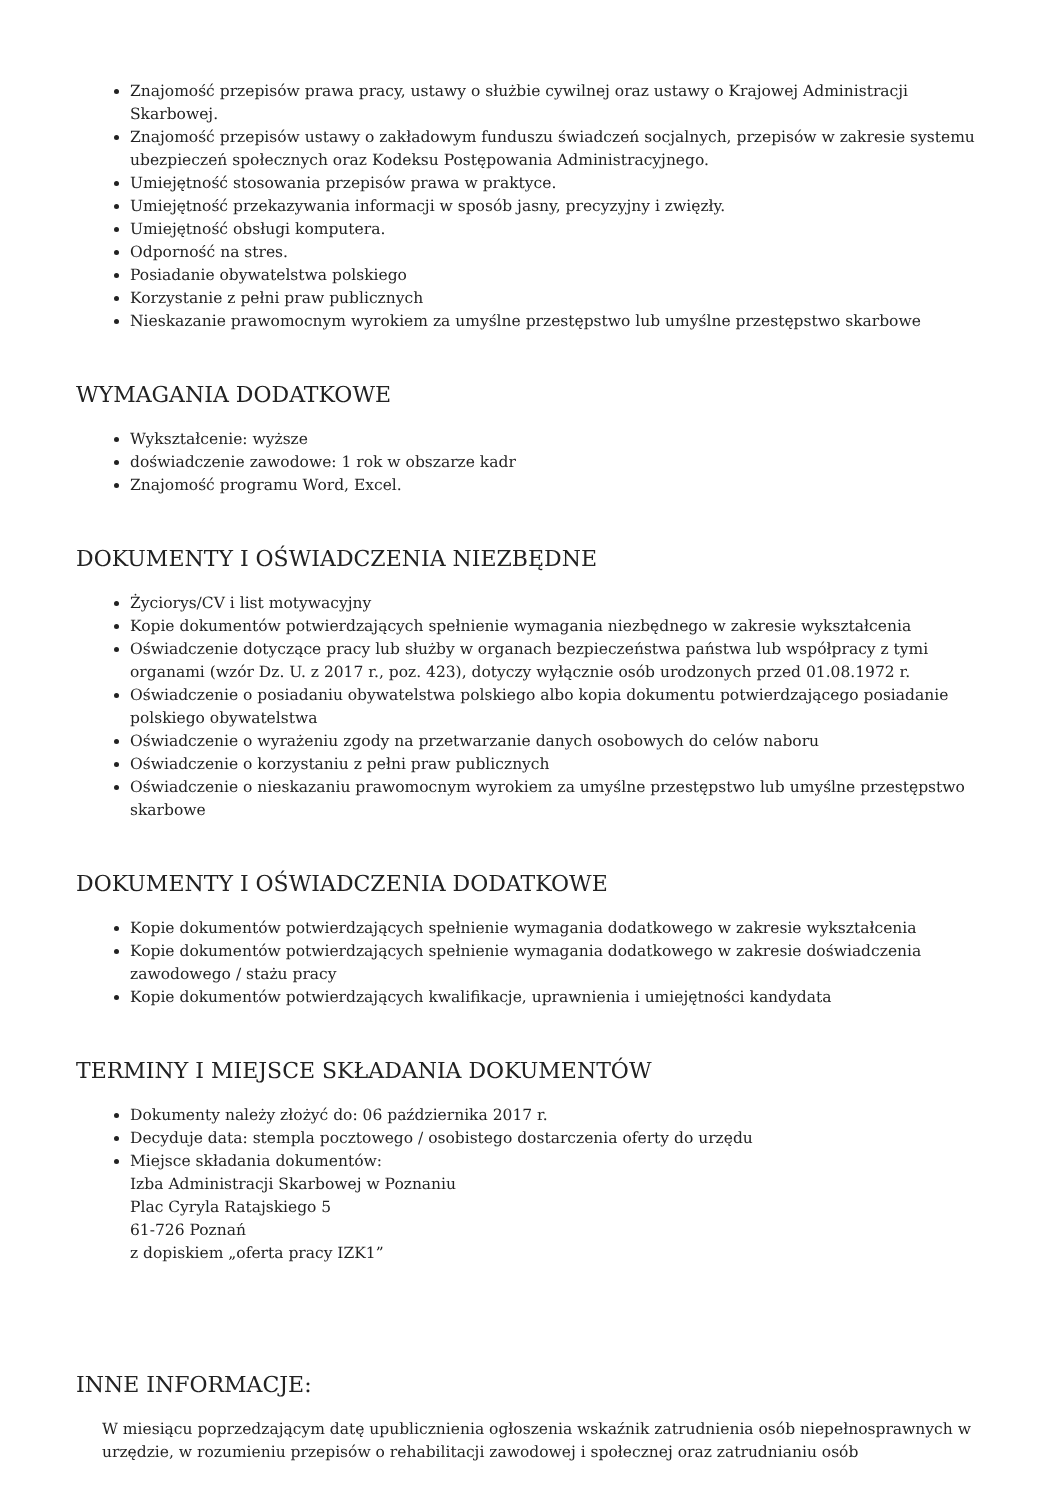Znajomość przepisów prawa pracy, ustawy o służbie cywilnej oraz ustawy o Krajowej Administracji Skarbowej.
Znajomość przepisów ustawy o zakładowym funduszu świadczeń socjalnych, przepisów w zakresie systemu ubezpieczeń społecznych oraz Kodeksu Postępowania Administracyjnego.
Umiejętność stosowania przepisów prawa w praktyce.
Umiejętność przekazywania informacji w sposób jasny, precyzyjny i zwięzły.
Umiejętność obsługi komputera.
Odporność na stres.
Posiadanie obywatelstwa polskiego
Korzystanie z pełni praw publicznych
Nieskazanie prawomocnym wyrokiem za umyślne przestępstwo lub umyślne przestępstwo skarbowe
WYMAGANIA DODATKOWE
Wykształcenie: wyższe
doświadczenie zawodowe: 1 rok w obszarze kadr
Znajomość programu Word, Excel.
DOKUMENTY I OŚWIADCZENIA NIEZBĘDNE
Życiorys/CV i list motywacyjny
Kopie dokumentów potwierdzających spełnienie wymagania niezbędnego w zakresie wykształcenia
Oświadczenie dotyczące pracy lub służby w organach bezpieczeństwa państwa lub współpracy z tymi organami (wzór Dz. U. z 2017 r., poz. 423), dotyczy wyłącznie osób urodzonych przed 01.08.1972 r.
Oświadczenie o posiadaniu obywatelstwa polskiego albo kopia dokumentu potwierdzającego posiadanie polskiego obywatelstwa
Oświadczenie o wyrażeniu zgody na przetwarzanie danych osobowych do celów naboru
Oświadczenie o korzystaniu z pełni praw publicznych
Oświadczenie o nieskazaniu prawomocnym wyrokiem za umyślne przestępstwo lub umyślne przestępstwo skarbowe
DOKUMENTY I OŚWIADCZENIA DODATKOWE
Kopie dokumentów potwierdzających spełnienie wymagania dodatkowego w zakresie wykształcenia
Kopie dokumentów potwierdzających spełnienie wymagania dodatkowego w zakresie doświadczenia zawodowego / stażu pracy
Kopie dokumentów potwierdzających kwalifikacje, uprawnienia i umiejętności kandydata
TERMINY I MIEJSCE SKŁADANIA DOKUMENTÓW
Dokumenty należy złożyć do: 06 października 2017 r.
Decyduje data: stempla pocztowego / osobistego dostarczenia oferty do urzędu
Miejsce składania dokumentów:
Izba Administracji Skarbowej w Poznaniu
Plac Cyryla Ratajskiego 5
61-726 Poznań
z dopiskiem „oferta pracy IZK1”
INNE INFORMACJE:
W miesiącu poprzedzającym datę upublicznienia ogłoszenia wskaźnik zatrudnienia osób niepełnosprawnych w urzędzie, w rozumieniu przepisów o rehabilitacji zawodowej i społecznej oraz zatrudnianiu osób